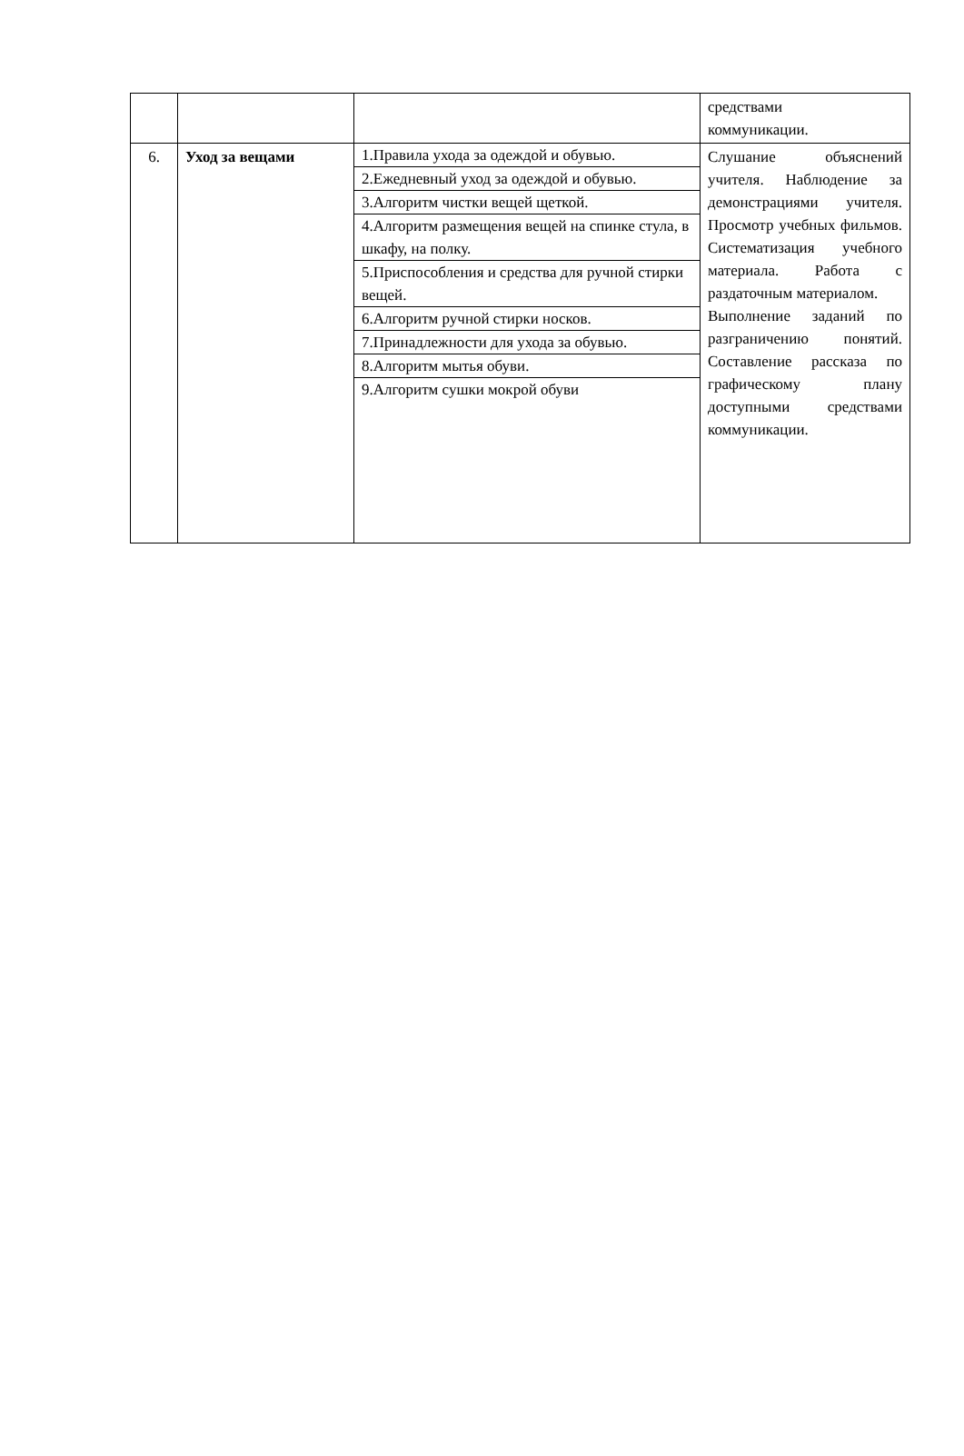| | | | средствами коммуникации. |
| 6. | Уход за вещами | 1.Правила ухода за одеждой и обувью. 2.Ежедневный уход за одеждой и обувью. 3.Алгоритм чистки вещей щеткой. 4.Алгоритм размещения вещей на спинке стула, в шкафу, на полку. 5.Приспособления и средства для ручной стирки вещей. 6.Алгоритм ручной стирки носков. 7.Принадлежности для ухода за обувью. 8.Алгоритм мытья обуви. 9.Алгоритм сушки мокрой обуви | Слушание объяснений учителя. Наблюдение за демонстрациями учителя. Просмотр учебных фильмов. Систематизация учебного материала. Работа с раздаточным материалом. Выполнение заданий по разграничению понятий. Составление рассказа по графическому плану доступными средствами коммуникации. |